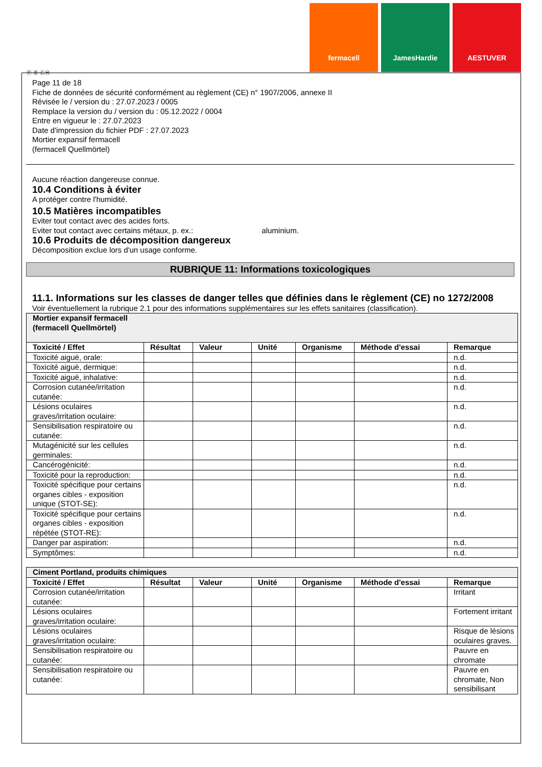fermacell JamesHardie AESTUVER
Ⓕ Ⓑ ⒸⒽ
Page 11 de 18
Fiche de données de sécurité conformément au règlement (CE) n° 1907/2006, annexe II
Révisée le / version du : 27.07.2023 / 0005
Remplace la version du / version du : 05.12.2022 / 0004
Entre en vigueur le : 27.07.2023
Date d'impression du fichier PDF : 27.07.2023
Mortier expansif fermacell
(fermacell Quellmörtel)
Aucune réaction dangereuse connue.
10.4 Conditions à éviter
A protéger contre l'humidité.
10.5 Matières incompatibles
Eviter tout contact avec des acides forts.
Eviter tout contact avec certains métaux, p. ex.: aluminium.
10.6 Produits de décomposition dangereux
Décomposition exclue lors d'un usage conforme.
RUBRIQUE 11: Informations toxicologiques
11.1. Informations sur les classes de danger telles que définies dans le règlement (CE) no 1272/2008
Voir éventuellement la rubrique 2.1 pour des informations supplémentaires sur les effets sanitaires (classification).
| Mortier expansif fermacell (fermacell Quellmörtel) | | | | | | |
| Toxicité / Effet | Résultat | Valeur | Unité | Organisme | Méthode d'essai | Remarque |
| Toxicité aiguë, orale: | | | | | | n.d. |
| Toxicité aiguë, dermique: | | | | | | n.d. |
| Toxicité aiguë, inhalative: | | | | | | n.d. |
| Corrosion cutanée/irritation cutanée: | | | | | | n.d. |
| Lésions oculaires graves/irritation oculaire: | | | | | | n.d. |
| Sensibilisation respiratoire ou cutanée: | | | | | | n.d. |
| Mutagénicité sur les cellules germinales: | | | | | | n.d. |
| Cancérogénicité: | | | | | | n.d. |
| Toxicité pour la reproduction: | | | | | | n.d. |
| Toxicité spécifique pour certains organes cibles - exposition unique (STOT-SE): | | | | | | n.d. |
| Toxicité spécifique pour certains organes cibles - exposition répétée (STOT-RE): | | | | | | n.d. |
| Danger par aspiration: | | | | | | n.d. |
| Symptômes: | | | | | | n.d. |
| Ciment Portland, produits chimiques | | | | | | |
| Toxicité / Effet | Résultat | Valeur | Unité | Organisme | Méthode d'essai | Remarque |
| Corrosion cutanée/irritation cutanée: | | | | | | Irritant |
| Lésions oculaires graves/irritation oculaire: | | | | | | Fortement irritant |
| Lésions oculaires graves/irritation oculaire: | | | | | | Risque de lésions oculaires graves. |
| Sensibilisation respiratoire ou cutanée: | | | | | | Pauvre en chromate |
| Sensibilisation respiratoire ou cutanée: | | | | | | Pauvre en chromate, Non sensibilisant |